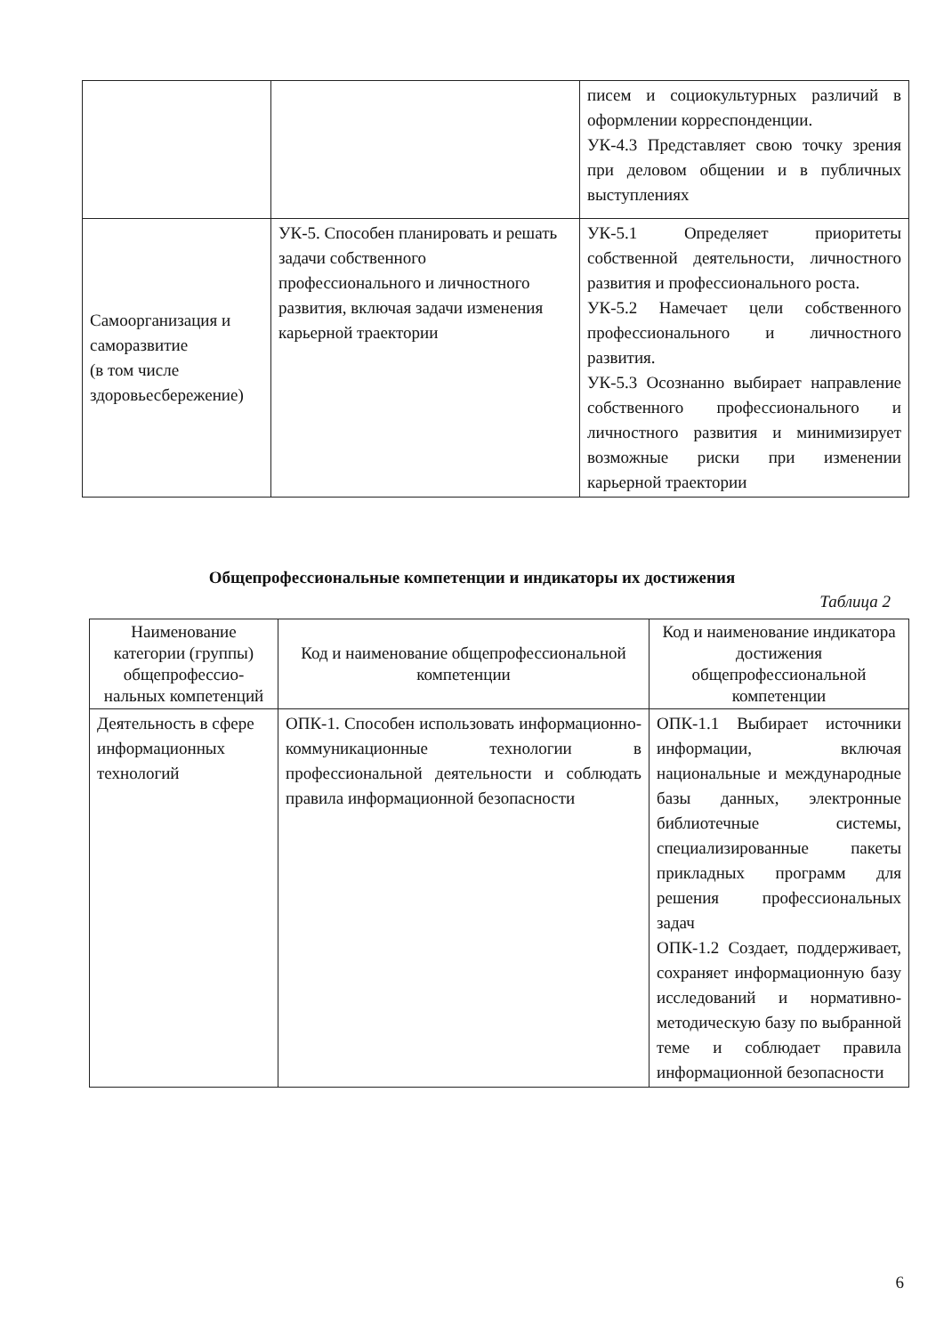| | | писем и социокультурных различий в оформлении корреспонденции. УК-4.3 Представляет свою точку зрения при деловом общении и в публичных выступлениях |
| Самоорганизация и саморазвитие (в том числе здоровьесбережение) | УК-5. Способен планировать и решать задачи собственного профессионального и личностного развития, включая задачи изменения карьерной траектории | УК-5.1 Определяет приоритеты собственной деятельности, личностного развития и профессионального роста. УК-5.2 Намечает цели собственного профессионального и личностного развития. УК-5.3 Осознанно выбирает направление собственного профессионального и личностного развития и минимизирует возможные риски при изменении карьерной траектории |
Общепрофессиональные компетенции и индикаторы их достижения
Таблица 2
| Наименование категории (группы) общепрофессио-нальных компетенций | Код и наименование общепрофессиональной компетенции | Код и наименование индикатора достижения общепрофессиональной компетенции |
| --- | --- | --- |
| Деятельность в сфере информационных технологий | ОПК-1. Способен использовать информационно-коммуникационные технологии в профессиональной деятельности и соблюдать правила информационной безопасности | ОПК-1.1 Выбирает источники информации, включая национальные и международные базы данных, электронные библиотечные системы, специализированные пакеты прикладных программ для решения профессиональных задач ОПК-1.2 Создает, поддерживает, сохраняет информационную базу исследований и нормативно-методическую базу по выбранной теме и соблюдает правила информационной безопасности |
6